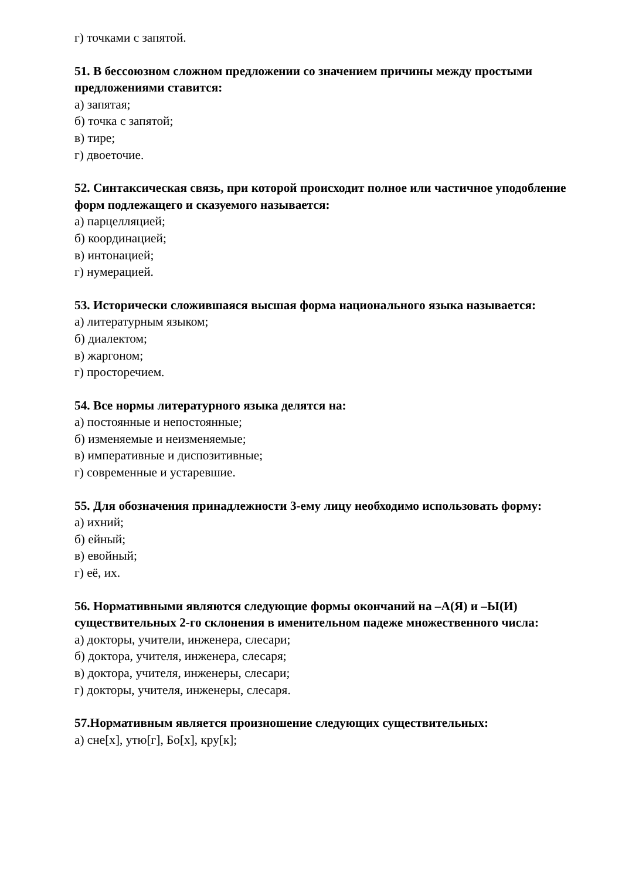г) точками с запятой.
51. В бессоюзном сложном предложении со значением причины между простыми предложениями ставится:
а) запятая;
б) точка с запятой;
в) тире;
г) двоеточие.
52. Синтаксическая связь, при которой происходит полное или частичное уподобление форм подлежащего и сказуемого называется:
а) парцелляцией;
б) координацией;
в) интонацией;
г) нумерацией.
53. Исторически сложившаяся высшая форма национального языка называется:
а) литературным языком;
б) диалектом;
в) жаргоном;
г) просторечием.
54. Все нормы литературного языка делятся на:
а) постоянные и непостоянные;
б) изменяемые и неизменяемые;
в) императивные и диспозитивные;
г) современные и устаревшие.
55. Для обозначения принадлежности 3-ему лицу необходимо использовать форму:
а) ихний;
б) ейный;
в) евойный;
г) её, их.
56. Нормативными являются следующие формы окончаний на –А(Я) и –Ы(И) существительных 2-го склонения в именительном падеже множественного числа:
а) докторы, учители, инженера, слесари;
б) доктора, учителя, инженера, слесаря;
в) доктора, учителя, инженеры, слесари;
г) докторы, учителя, инженеры, слесаря.
57.Нормативным является произношение следующих существительных:
а) сне[х], утю[г], Бо[х], кру[к];